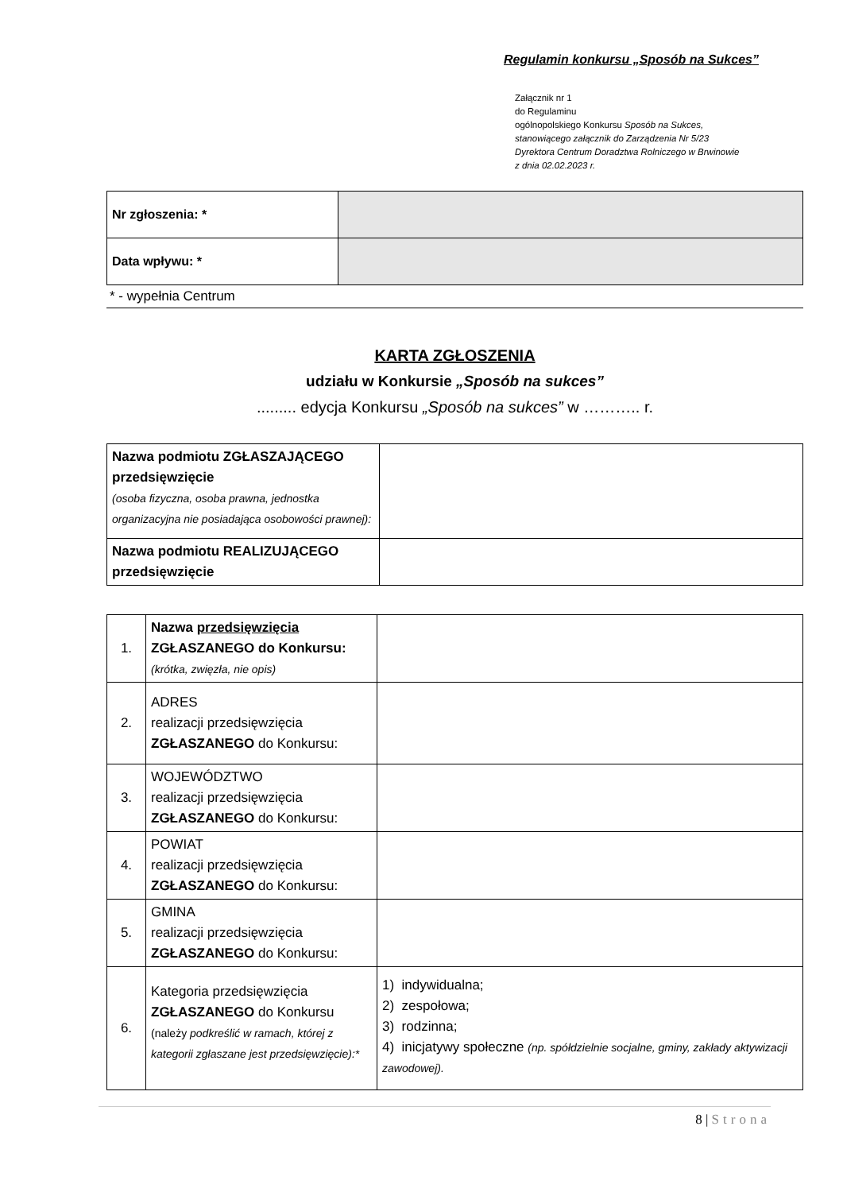Regulamin konkursu „Sposób na Sukces”
Załącznik nr 1
do Regulaminu
ogólnopolskiego Konkursu Sposób na Sukces,
stanowiącego załącznik do Zarządzenia Nr 5/23
Dyrektora Centrum Doradztwa Rolniczego w Brwinowie
z dnia 02.02.2023 r.
| Nr zgłoszenia: * | |
| Data wpływu: * | |
* - wypełnia Centrum
KARTA ZGŁOSZENIA
udziału w Konkursie „Sposób na sukces”
......... edycja Konkursu „Sposób na sukces” w ……….. r.
| Nazwa podmiotu ZGŁASZAJĄCEGO przedsięwzięcie (osoba fizyczna, osoba prawna, jednostka organizacyjna nie posiadająca osobowości prawnej): | |
| Nazwa podmiotu REALIZUJĄCEGO przedsięwzięcie | |
| 1. | Nazwa przedsięwzięcia ZGŁASZANEGO do Konkursu: (krótka, zwięzła, nie opis) | |
| 2. | ADRES realizacji przedsięwzięcia ZGŁASZANEGO do Konkursu: | |
| 3. | WOJEWÓDZTWO realizacji przedsięwzięcia ZGŁASZANEGO do Konkursu: | |
| 4. | POWIAT realizacji przedsięwzięcia ZGŁASZANEGO do Konkursu: | |
| 5. | GMINA realizacji przedsięwzięcia ZGŁASZANEGO do Konkursu: | |
| 6. | Kategoria przedsięwzięcia ZGŁASZANEGO do Konkursu (należy podkreślić w ramach, której z kategorii zgłaszane jest przedsięwzięcie):* | 1) indywidualna; 2) zespołowa; 3) rodzinna; 4) inicjatywy społeczne (np. spółdzielnie socjalne, gminy, zakłady aktywizacji zawodowej). |
8 | Strona